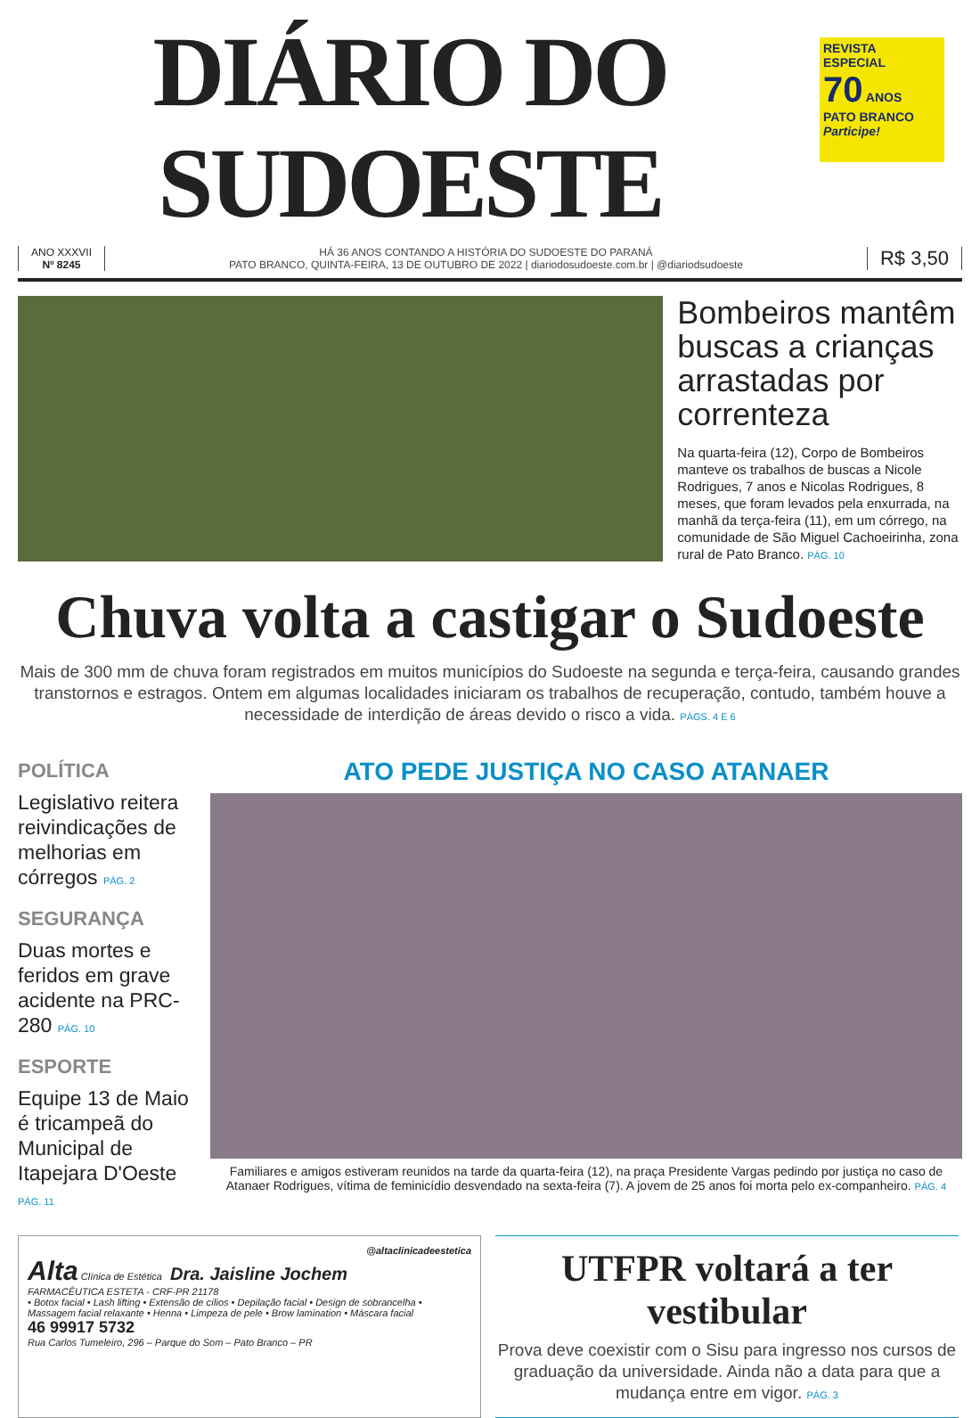DIÁRIO DO SUDOESTE
REVISTA ESPECIAL
70 ANOS
PATO BRANCO
Participe!
ANO XXXVII
Nº 8245
HÁ 36 ANOS CONTANDO A HISTÓRIA DO SUDOESTE DO PARANÁ
PATO BRANCO, QUINTA-FEIRA, 13 DE OUTUBRO DE 2022 | diariodosudoeste.com.br | @diariodsudoeste
R$ 3,50
Bombeiros mantêm buscas a crianças arrastadas por correnteza
Na quarta-feira (12), Corpo de Bombeiros manteve os trabalhos de buscas a Nicole Rodrigues, 7 anos e Nicolas Rodrigues, 8 meses, que foram levados pela enxurrada, na manhã da terça-feira (11), em um córrego, na comunidade de São Miguel Cachoeirinha, zona rural de Pato Branco. PÁG. 10
Chuva volta a castigar o Sudoeste
Mais de 300 mm de chuva foram registrados em muitos municípios do Sudoeste na segunda e terça-feira, causando grandes transtornos e estragos. Ontem em algumas localidades iniciaram os trabalhos de recuperação, contudo, também houve a necessidade de interdição de áreas devido o risco a vida. PÁGS. 4 E 6
POLÍTICA
Legislativo reitera reivindicações de melhorias em córregos PÁG. 2
SEGURANÇA
Duas mortes e feridos em grave acidente na PRC-280 PÁG. 10
ESPORTE
Equipe 13 de Maio é tricampeã do Municipal de Itapejara D'Oeste PÁG. 11
ATO PEDE JUSTIÇA NO CASO ATANAER
Familiares e amigos estiveram reunidos na tarde da quarta-feira (12), na praça Presidente Vargas pedindo por justiça no caso de Atanaer Rodrigues, vítima de feminicídio desvendado na sexta-feira (7). A jovem de 25 anos foi morta pelo ex-companheiro. PÁG. 4
@altaclinicadeestetica
Alta Clínica de Estética Dra. Jaisline Jochem
FARMACÊUTICA ESTETA - CRF-PR 21178
• Botox facial • Lash lifting • Extensão de cílios • Depilação facial • Design de sobrancelha • Massagem facial relaxante • Henna • Limpeza de pele • Brow lamination • Máscara facial
46 99917 5732
Rua Carlos Tumeleiro, 296 – Parque do Som – Pato Branco – PR
UTFPR voltará a ter vestibular
Prova deve coexistir com o Sisu para ingresso nos cursos de graduação da universidade. Ainda não a data para que a mudança entre em vigor. PÁG. 3